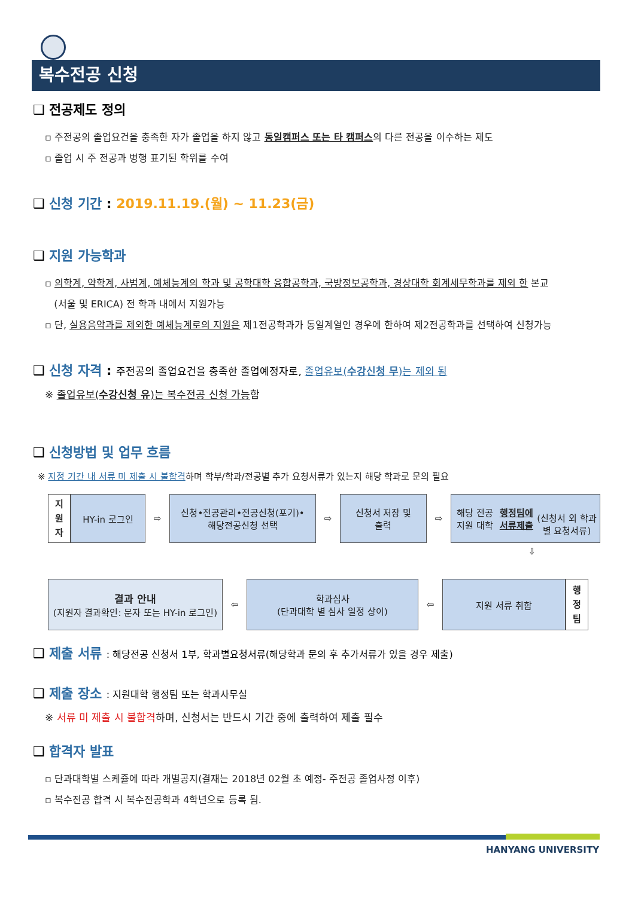복수전공 신청
❑ 전공제도 정의
▫ 주전공의 졸업요건을 충족한 자가 졸업을 하지 않고 동일캠퍼스 또는 타 캠퍼스의 다른 전공을 이수하는 제도
▫ 졸업 시 주 전공과 병행 표기된 학위를 수여
❑ 신청 기간 : 2019.11.19.(월) ~ 11.23(금)
❑ 지원 가능학과
▫ 의학계, 약학계, 사범계, 예체능계의 학과 및 공학대학 융합공학과, 국방정보공학과, 경상대학 회계세무학과를 제외 한 본교
(서울 및 ERICA) 전 학과 내에서 지원가능
▫ 단, 실용음악과를 제외한 예체능계로의 지원은 제1전공학과가 동일계열인 경우에 한하여 제2전공학과를 선택하여 신청가능
❑ 신청 자격 : 주전공의 졸업요건을 충족한 졸업예정자로, 졸업유보(수강신청 무)는 제외 됨
※ 졸업유보(수강신청 유)는 복수전공 신청 가능함
❑ 신청방법 및 업무 흐름
※ 지정 기간 내 서류 미 제출 시 불합격하며 학부/학과/전공별 추가 요청서류가 있는지 해당 학과로 문의 필요
지
원
자
HY-in 로그인
⇨
신청•전공관리•전공신청(포기)•
해당전공신청 선택
⇨
신청서 저장 및
출력
⇨
해당 전공 지원 대학
행정팀에 서류제출
(신청서 외 학과별 요청서류)
⇩
결과 안내
(지원자 결과확인: 문자 또는 HY-in 로그인)
⇦
학과심사
(단과대학 별 심사 일정 상이)
⇦
지원 서류 취합
행
정
팀
❑ 제출 서류 : 해당전공 신청서 1부, 학과별요청서류(해당학과 문의 후 추가서류가 있을 경우 제출)
❑ 제출 장소 : 지원대학 행정팀 또는 학과사무실
※ 서류 미 제출 시 불합격하며, 신청서는 반드시 기간 중에 출력하여 제출 필수
❑ 합격자 발표
▫ 단과대학별 스케쥴에 따라 개별공지(결재는 2018년 02월 초 예정- 주전공 졸업사정 이후)
▫ 복수전공 합격 시 복수전공학과 4학년으로 등록 됨.
HANYANG UNIVERSITY